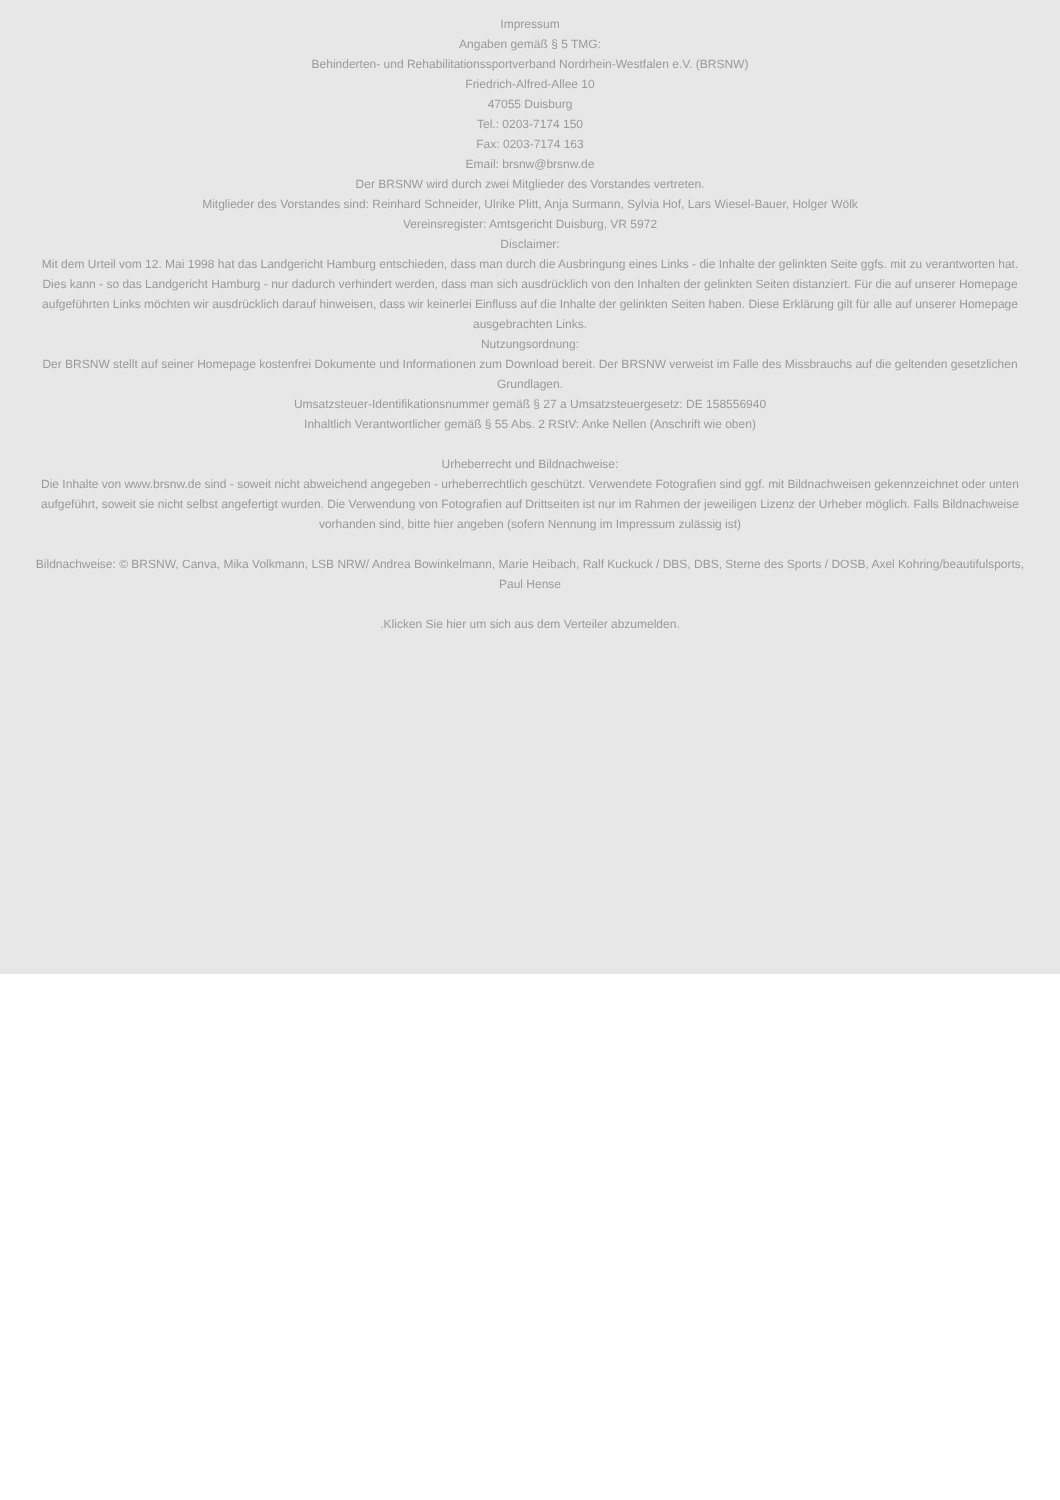Impressum
Angaben gemäß § 5 TMG:
Behinderten- und Rehabilitationssportverband Nordrhein-Westfalen e.V. (BRSNW)
Friedrich-Alfred-Allee 10
47055 Duisburg
Tel.: 0203-7174 150
Fax: 0203-7174 163
Email: brsnw@brsnw.de
Der BRSNW wird durch zwei Mitglieder des Vorstandes vertreten.
Mitglieder des Vorstandes sind: Reinhard Schneider, Ulrike Plitt, Anja Surmann, Sylvia Hof, Lars Wiesel-Bauer, Holger Wölk
Vereinsregister: Amtsgericht Duisburg, VR 5972
Disclaimer:
Mit dem Urteil vom 12. Mai 1998 hat das Landgericht Hamburg entschieden, dass man durch die Ausbringung eines Links - die Inhalte der gelinkten Seite ggfs. mit zu verantworten hat. Dies kann - so das Landgericht Hamburg - nur dadurch verhindert werden, dass man sich ausdrücklich von den Inhalten der gelinkten Seiten distanziert. Für die auf unserer Homepage aufgeführten Links möchten wir ausdrücklich darauf hinweisen, dass wir keinerlei Einfluss auf die Inhalte der gelinkten Seiten haben. Diese Erklärung gilt für alle auf unserer Homepage ausgebrachten Links.
Nutzungsordnung:
Der BRSNW stellt auf seiner Homepage kostenfrei Dokumente und Informationen zum Download bereit. Der BRSNW verweist im Falle des Missbrauchs auf die geltenden gesetzlichen Grundlagen.
Umsatzsteuer-Identifikationsnummer gemäß § 27 a Umsatzsteuergesetz: DE 158556940
Inhaltlich Verantwortlicher gemäß § 55 Abs. 2 RStV: Anke Nellen (Anschrift wie oben)
Urheberrecht und Bildnachweise:
Die Inhalte von www.brsnw.de sind - soweit nicht abweichend angegeben - urheberrechtlich geschützt. Verwendete Fotografien sind ggf. mit Bildnachweisen gekennzeichnet oder unten aufgeführt, soweit sie nicht selbst angefertigt wurden. Die Verwendung von Fotografien auf Drittseiten ist nur im Rahmen der jeweiligen Lizenz der Urheber möglich. Falls Bildnachweise vorhanden sind, bitte hier angeben (sofern Nennung im Impressum zulässig ist)
Bildnachweise: © BRSNW, Canva, Mika Volkmann, LSB NRW/ Andrea Bowinkelmann, Marie Heibach, Ralf Kuckuck / DBS, DBS, Sterne des Sports / DOSB, Axel Kohring/beautifulsports, Paul Hense
.Klicken Sie hier um sich aus dem Verteiler abzumelden.